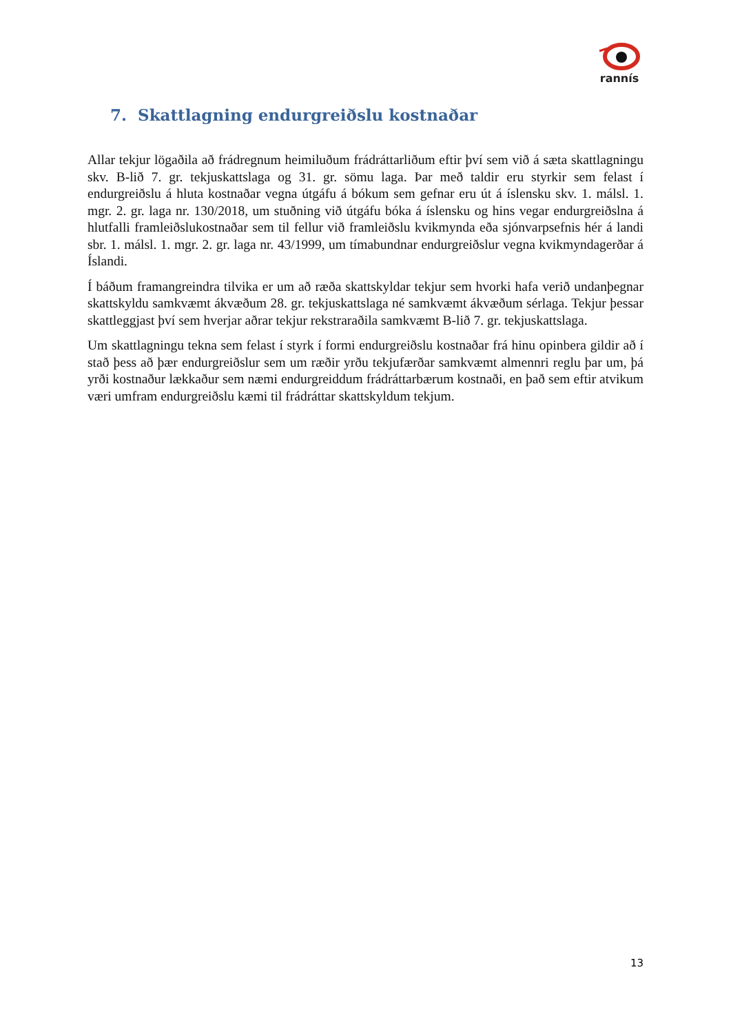rannís
7. Skattlagning endurgreiðslu kostnaðar
Allar tekjur lögaðila að frádregnum heimiluðum frádráttarliðum eftir því sem við á sæta skattlagningu skv. B-lið 7. gr. tekjuskattslaga og 31. gr. sömu laga. Þar með taldir eru styrkir sem felast í endurgreiðslu á hluta kostnaðar vegna útgáfu á bókum sem gefnar eru út á íslensku skv. 1. málsl. 1. mgr. 2. gr. laga nr. 130/2018, um stuðning við útgáfu bóka á íslensku og hins vegar endurgreiðslna á hlutfalli framleiðslukostnaðar sem til fellur við framleiðslu kvikmynda eða sjónvarpsefnis hér á landi sbr. 1. málsl. 1. mgr. 2. gr. laga nr. 43/1999, um tímabundnar endurgreiðslur vegna kvikmyndagerðar á Íslandi.
Í báðum framangreindra tilvika er um að ræða skattskyldar tekjur sem hvorki hafa verið undanþegnar skattskyldu samkvæmt ákvæðum 28. gr. tekjuskattslaga né samkvæmt ákvæðum sérlaga. Tekjur þessar skattleggjast því sem hverjar aðrar tekjur rekstraraðila samkvæmt B-lið 7. gr. tekjuskattslaga.
Um skattlagningu tekna sem felast í styrk í formi endurgreiðslu kostnaðar frá hinu opinbera gildir að í stað þess að þær endurgreiðslur sem um ræðir yrðu tekjufærðar samkvæmt almennri reglu þar um, þá yrði kostnaður lækkaður sem næmi endurgreiddum frádráttarbærum kostnaði, en það sem eftir atvikum væri umfram endurgreiðslu kæmi til frádráttar skattskyldum tekjum.
13